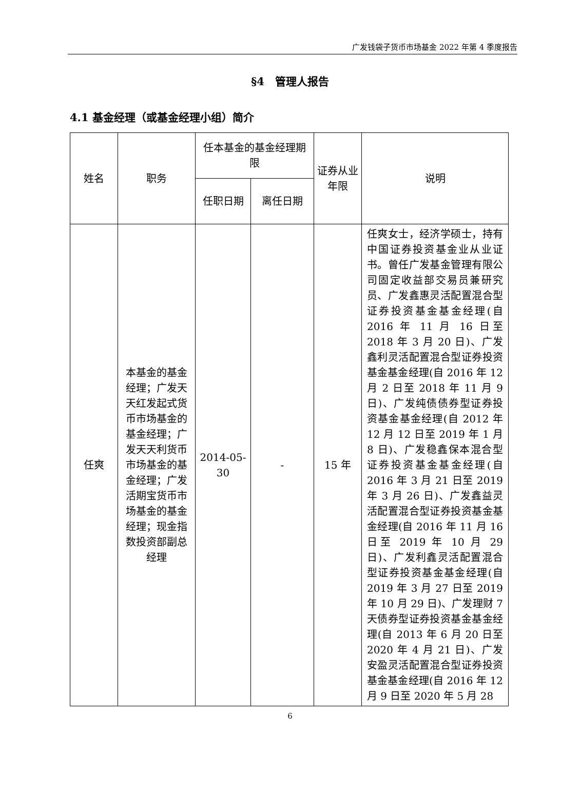广发钱袋子货币市场基金 2022 年第 4 季度报告
§4　管理人报告
4.1 基金经理（或基金经理小组）简介
| 姓名 | 职务 | 任本基金的基金经理期限 | | 证券从业年限 | 说明 |
| --- | --- | --- | --- | --- | --- |
| | | 任职日期 | 离任日期 | | |
| 任爽 | 本基金的基金经理；广发天天红发起式货币市场基金的基金经理；广发天天利货币市场基金的基金经理；广发活期宝货币市场基金的基金经理；现金指数投资部副总经理 | 2014-05-30 | - | 15 年 | 任爽女士，经济学硕士，持有中国证券投资基金业从业证书。曾任广发基金管理有限公司固定收益部交易员兼研究员、广发鑫惠灵活配置混合型证券投资基金基金经理(自 2016 年 11 月 16 日至 2018 年 3 月 20 日)、广发鑫利灵活配置混合型证券投资基金基金经理(自 2016 年 12 月 2 日至 2018 年 11 月 9 日)、广发纯债债券型证券投资基金基金经理(自 2012 年 12 月 12 日至 2019 年 1 月 8 日)、广发稳鑫保本混合型证券投资基金基金经理(自 2016 年 3 月 21 日至 2019 年 3 月 26 日)、广发鑫益灵活配置混合型证券投资基金基金经理(自 2016 年 11 月 16 日至 2019 年 10 月 29 日)、广发利鑫灵活配置混合型证券投资基金基金经理(自 2019 年 3 月 27 日至 2019 年 10 月 29 日)、广发理财 7 天债券型证券投资基金基金经理(自 2013 年 6 月 20 日至 2020 年 4 月 21 日)、广发安盈灵活配置混合型证券投资基金基金经理(自 2016 年 12 月 9 日至 2020 年 5 月 28 |
6